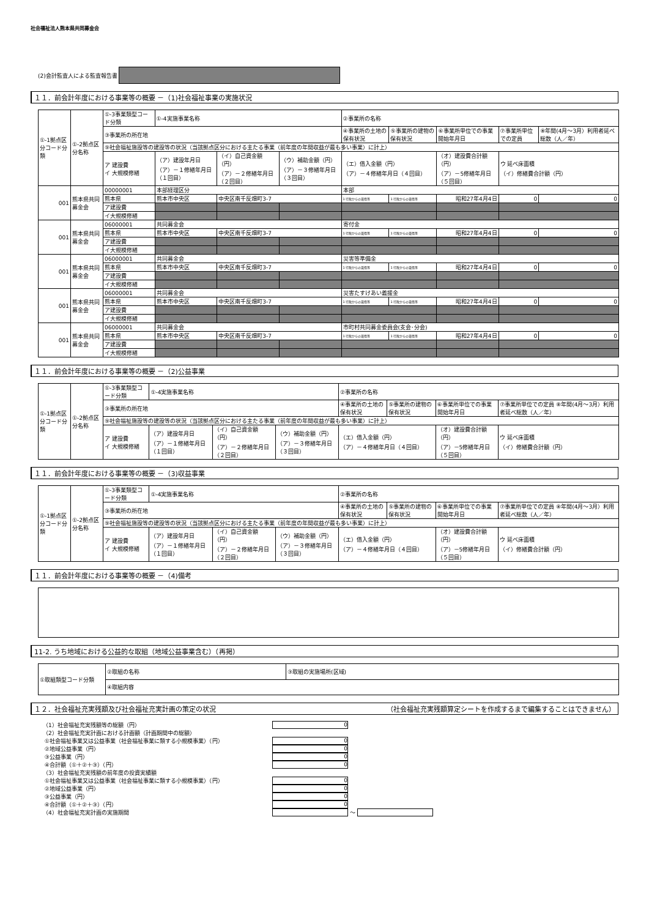社会福祉法人熊本県共同募金会
(2)会計監査人による監査報告書
１１．前会計年度における事業等の概要 －（1)社会福祉事業の実施状況
| ①-1拠点区分コード分類 | ①-2拠点区分名称 | ①-3事業類型コード分類 | ①-4実施事業名称 | | | ②事業所の名称 | | | | |
| | | ③事業所の所在地 | | | | ④事業所の土地の保有状況 | ⑤事業所の建物の保有状況 | ⑥事業所単位での事業開始年月日 | ⑦事業所単位での定員 | ⑧年間(4月～3月）利用者延べ総数（人／年） |
| | | ⑨社会福祉施設等の建設等の状況（当該拠点区分における主たる事業（前年度の年間収益が最も多い事業）に計上） | | | | | | | | |
| | | ア 建設費 イ 大規模修繕 | （ア）建設年月日 （ア）－１修繕年月日（１回目） | （イ）自己資金額（円） （ア）－２修繕年月日（２回目） | （ウ）補助金額（円） （ア）－３修繕年月日（３回目） | （エ）借入金額（円） （ア）－４修繕年月日（４回目） | | （オ）建設費合計額（円） （ア）－5修繕年月日（５回目） | ウ 延べ床面積 （イ）修繕費合計額（円） | |
| 001 | 熊本県共同募金会 | 00000001 | 本部経理区分 | | | 本部 | | | | |
| | | 熊本県 | 熊本市中央区 | 中央区南千反畑町3-7 | | 1 行政からの賃借等 | 1 行政からの賃借等 | 昭和27年4月4日 | 0 | 0 |
| | | ア建設費 | | | | | | | | |
| | | イ大規模修繕 | | | | | | | | |
| 001 | 熊本県共同募金会 | 06000001 | 共同募金会 | | | 寄付金 | | | | |
| | | 熊本県 | 熊本市中央区 | 中央区南千反畑町3-7 | | 1 行政からの賃借等 | 1 行政からの賃借等 | 昭和27年4月4日 | 0 | 0 |
| | | ア建設費 | | | | | | | | |
| | | イ大規模修繕 | | | | | | | | |
| 001 | 熊本県共同募金会 | 06000001 | 共同募金会 | | | 災害等準備金 | | | | |
| | | 熊本県 | 熊本市中央区 | 中央区南千反畑町3-7 | | 1 行政からの賃借等 | 1 行政からの賃借等 | 昭和27年4月4日 | 0 | 0 |
| | | ア建設費 | | | | | | | | |
| | | イ大規模修繕 | | | | | | | | |
| 001 | 熊本県共同募金会 | 06000001 | 共同募金会 | | | 災害たすけあい義援金 | | | | |
| | | 熊本県 | 熊本市中央区 | 中央区南千反畑町3-7 | | 1 行政からの賃借等 | 1 行政からの賃借等 | 昭和27年4月4日 | 0 | 0 |
| | | ア建設費 | | | | | | | | |
| | | イ大規模修繕 | | | | | | | | |
| 001 | 熊本県共同募金会 | 06000001 | 共同募金会 | | | 市町村共同募金委員会(支会･分会) | | | | |
| | | 熊本県 | 熊本市中央区 | 中央区南千反畑町3-7 | | 1 行政からの賃借等 | 1 行政からの賃借等 | 昭和27年4月4日 | 0 | 0 |
| | | ア建設費 | | | | | | | | |
| | | イ大規模修繕 | | | | | | | | |
１１．前会計年度における事業等の概要 －（2)公益事業
| ①-1拠点区分コード分類 | ①-2拠点区分名称 | ①-3事業類型コード分類 | ①-4実施事業名称 | | | ②事業所の名称 | | | |
| | | ③事業所の所在地 | | | | ④事業所の土地の保有状況 | ⑤事業所の建物の保有状況 | ⑥事業所単位での事業開始年月日 | ⑦事業所単位での定員 ⑧年間(4月～3月）利用者延べ総数（人／年） |
| | | ⑨社会福祉施設等の建設等の状況（当該拠点区分における主たる事業（前年度の年間収益が最も多い事業）に計上） | | | | | | | |
| | | ア 建設費 イ 大規模修繕 | （ア）建設年月日 （ア）－１修繕年月日（１回目） | （イ）自己資金額（円） （ア）－２修繕年月日（２回目） | （ウ）補助金額（円） （ア）－３修繕年月日（３回目） | （エ）借入金額（円） （ア）－４修繕年月日（４回目） | | （オ）建設費合計額（円） （ア）－5修繕年月日（５回目） | ウ 延べ床面積 （イ）修繕費合計額（円） |
１１．前会計年度における事業等の概要 －（3)収益事業
| ①-1拠点区分コード分類 | ①-2拠点区分名称 | ①-3事業類型コード分類 | ①-4実施事業名称 | | | ②事業所の名称 | | | |
| | | ③事業所の所在地 | | | | ④事業所の土地の保有状況 | ⑤事業所の建物の保有状況 | ⑥事業所単位での事業開始年月日 | ⑦事業所単位での定員 ⑧年間(4月～3月）利用者延べ総数（人／年） |
| | | ⑨社会福祉施設等の建設等の状況（当該拠点区分における主たる事業（前年度の年間収益が最も多い事業）に計上） | | | | | | | |
| | | ア 建設費 イ 大規模修繕 | （ア）建設年月日 （ア）－１修繕年月日（１回目） | （イ）自己資金額（円） （ア）－２修繕年月日（２回目） | （ウ）補助金額（円） （ア）－３修繕年月日（３回目） | （エ）借入金額（円） （ア）－４修繕年月日（４回目） | | （オ）建設費合計額（円） （ア）－5修繕年月日（５回目） | ウ 延べ床面積 （イ）修繕費合計額（円） |
１１．前会計年度における事業等の概要 －（4)備考
11-2. うち地域における公益的な取組（地域公益事業含む）（再掲）
| ①取組類型コード分類 | ②取組の名称 | ③取組の実施場所(区域) |
| | ④取組内容 | |
１２．社会福祉充実残額及び社会福祉充実計画の策定の状況 （社会福祉充実残額算定シートを作成するまで編集することはできません）
（1）社会福祉充実残額等の総額（円） 0
（2）社会福祉充実計画における計画額（計画期間中の総額）
①社会福祉事業又は公益事業（社会福祉事業に類する小規模事業）（円） 0
②地域公益事業（円） 0
③公益事業（円） 0
④合計額（①＋②＋③）（円） 0
（3）社会福祉充実残額の前年度の投資実績額
①社会福祉事業又は公益事業（社会福祉事業に類する小規模事業）（円） 0
②地域公益事業（円） 0
③公益事業（円） 0
④合計額（①＋②＋③）（円） 0
（4）社会福祉充実計画の実施期間 ～